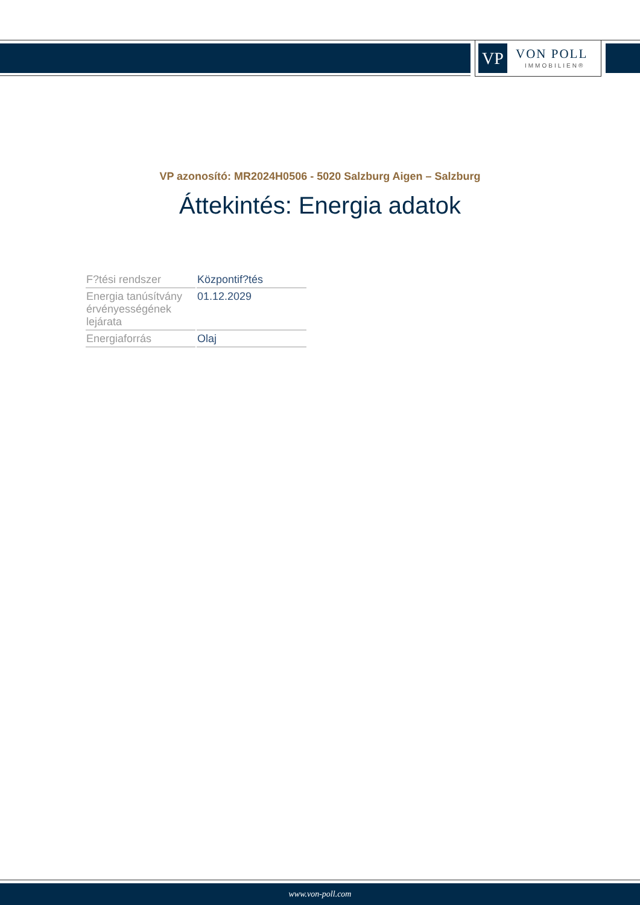VP
VON POLL
IMMOBILIEN®
VP azonosító: MR2024H0506 - 5020 Salzburg Aigen – Salzburg
Áttekintés: Energia adatok
| F?tési rendszer | Központif?tés |
| Energia tanúsítvány érvényességének lejárata | 01.12.2029 |
| Energiaforrás | Olaj |
www.von-poll.com